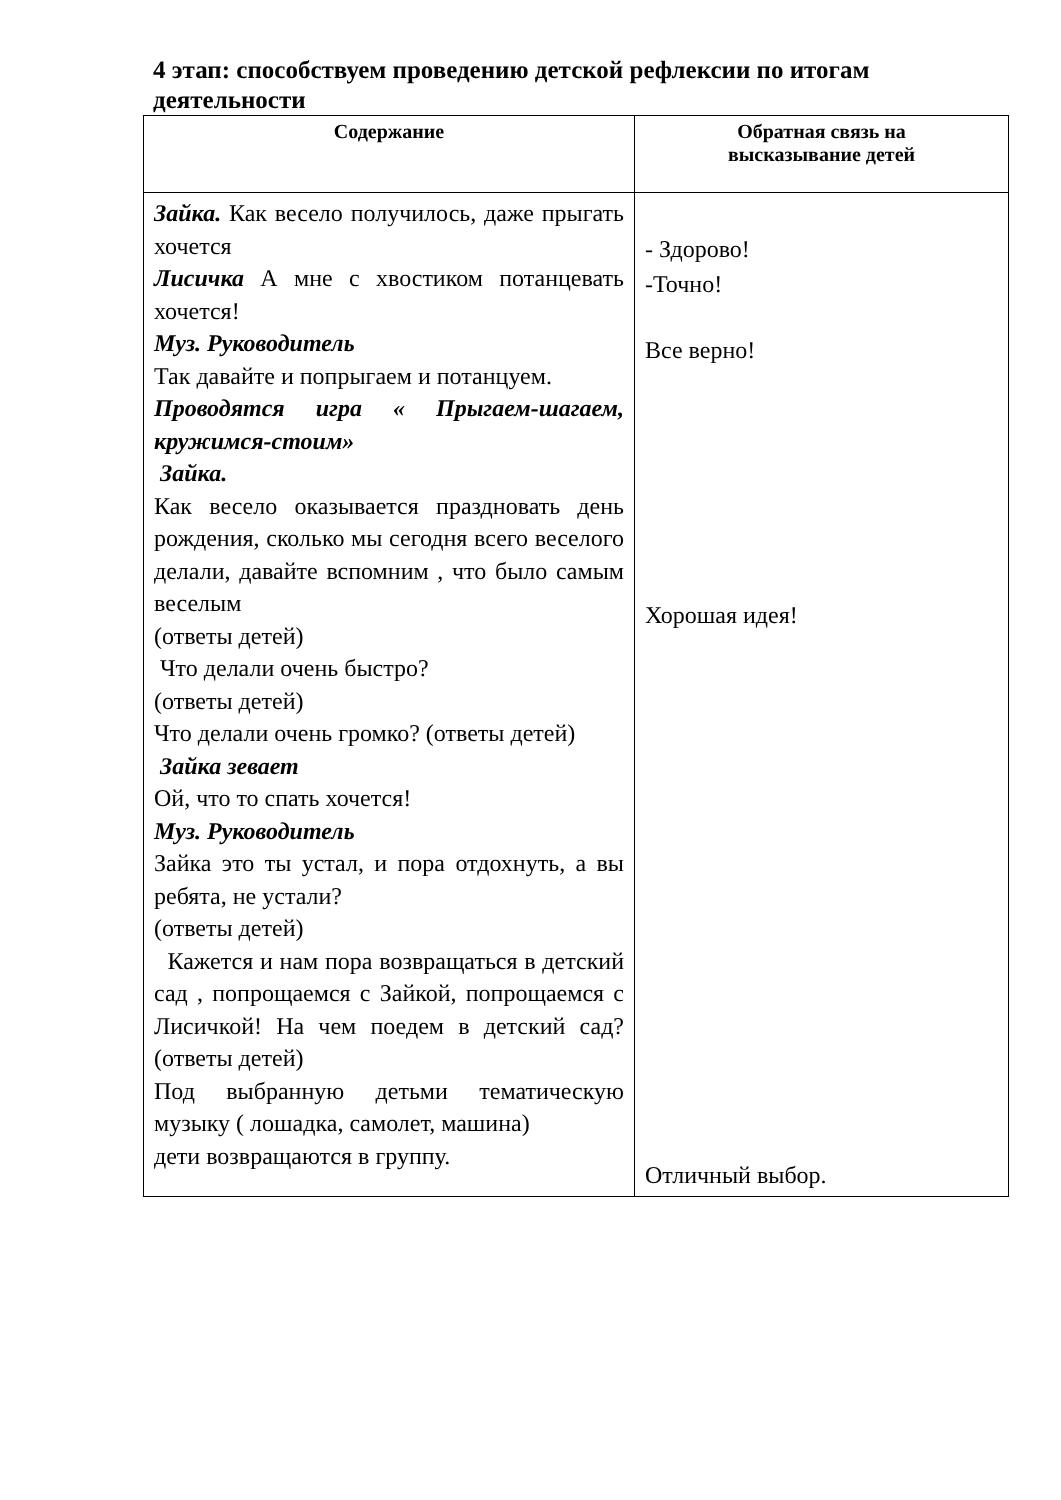4 этап: способствуем проведению детской рефлексии по итогам деятельности
| Содержание | Обратная связь на высказывание детей |
| --- | --- |
| Зайка. Как весело получилось, даже прыгать хочется Лисичка А мне с хвостиком потанцевать хочется! Муз. Руководитель Так давайте и попрыгаем и потанцуем. Проводятся игра « Прыгаем-шагаем, кружимся-стоим» Зайка. Как весело оказывается праздновать день рождения, сколько мы сегодня всего веселого делали, давайте вспомним , что было самым веселым (ответы детей) Что делали очень быстро? (ответы детей) Что делали очень громко? (ответы детей) Зайка зевает Ой, что то спать хочется! Муз. Руководитель Зайка это ты устал, и пора отдохнуть, а вы ребята, не устали? (ответы детей) Кажется и нам пора возвращаться в детский сад , попрощаемся с Зайкой, попрощаемся с Лисичкой! На чем поедем в детский сад? (ответы детей) Под выбранную детьми тематическую музыку ( лошадка, самолет, машина) дети возвращаются в группу. | - Здорово! -Точно! Все верно! Хорошая идея! Отличный выбор. |